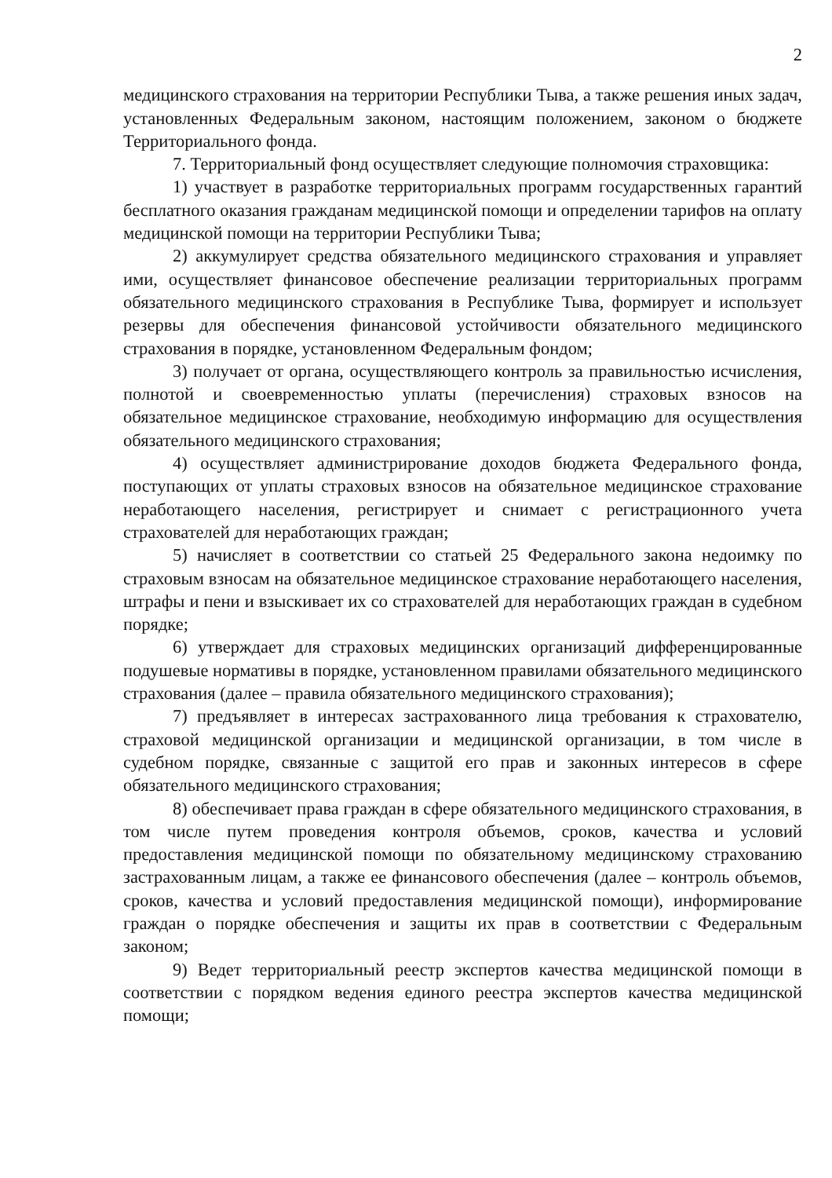2
медицинского страхования на территории Республики Тыва, а также решения иных задач, установленных Федеральным законом, настоящим положением, законом о бюджете Территориального фонда.
7. Территориальный фонд осуществляет следующие полномочия страховщика:
1) участвует в разработке территориальных программ государственных гарантий бесплатного оказания гражданам медицинской помощи и определении тарифов на оплату медицинской помощи на территории Республики Тыва;
2) аккумулирует средства обязательного медицинского страхования и управляет ими, осуществляет финансовое обеспечение реализации территориальных программ обязательного медицинского страхования в Республике Тыва, формирует и использует резервы для обеспечения финансовой устойчивости обязательного медицинского страхования в порядке, установленном Федеральным фондом;
3) получает от органа, осуществляющего контроль за правильностью исчисления, полнотой и своевременностью уплаты (перечисления) страховых взносов на обязательное медицинское страхование, необходимую информацию для осуществления обязательного медицинского страхования;
4) осуществляет администрирование доходов бюджета Федерального фонда, поступающих от уплаты страховых взносов на обязательное медицинское страхование неработающего населения, регистрирует и снимает с регистрационного учета страхователей для неработающих граждан;
5) начисляет в соответствии со статьей 25 Федерального закона недоимку по страховым взносам на обязательное медицинское страхование неработающего населения, штрафы и пени и взыскивает их со страхователей для неработающих граждан в судебном порядке;
6) утверждает для страховых медицинских организаций дифференцированные подушевые нормативы в порядке, установленном правилами обязательного медицинского страхования (далее – правила обязательного медицинского страхования);
7) предъявляет в интересах застрахованного лица требования к страхователю, страховой медицинской организации и медицинской организации, в том числе в судебном порядке, связанные с защитой его прав и законных интересов в сфере обязательного медицинского страхования;
8) обеспечивает права граждан в сфере обязательного медицинского страхования, в том числе путем проведения контроля объемов, сроков, качества и условий предоставления медицинской помощи по обязательному медицинскому страхованию застрахованным лицам, а также ее финансового обеспечения (далее – контроль объемов, сроков, качества и условий предоставления медицинской помощи), информирование граждан о порядке обеспечения и защиты их прав в соответствии с Федеральным законом;
9) Ведет территориальный реестр экспертов качества медицинской помощи в соответствии с порядком ведения единого реестра экспертов качества медицинской помощи;